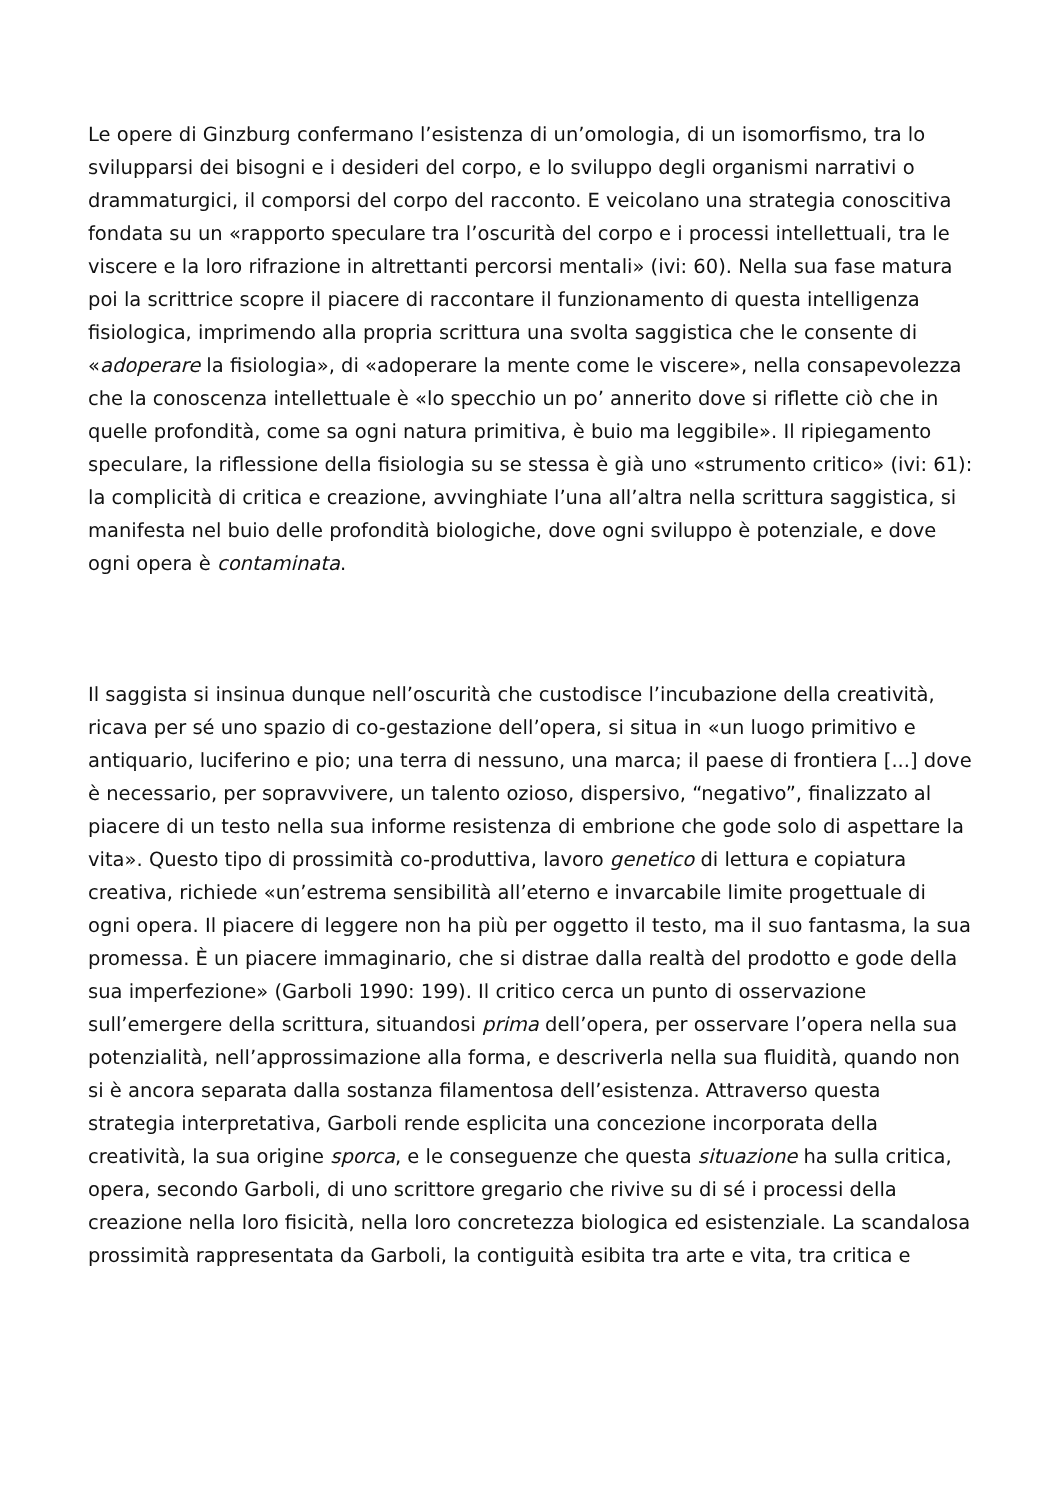Le opere di Ginzburg confermano l’esistenza di un’omologia, di un isomorfismo, tra lo svilupparsi dei bisogni e i desideri del corpo, e lo sviluppo degli organismi narrativi o drammaturgici, il comporsi del corpo del racconto. E veicolano una strategia conoscitiva fondata su un «rapporto speculare tra l’oscurità del corpo e i processi intellettuali, tra le viscere e la loro rifrazione in altrettanti percorsi mentali» (ivi: 60). Nella sua fase matura poi la scrittrice scopre il piacere di raccontare il funzionamento di questa intelligenza fisiologica, imprimendo alla propria scrittura una svolta saggistica che le consente di «adoperare la fisiologia», di «adoperare la mente come le viscere», nella consapevolezza che la conoscenza intellettuale è «lo specchio un po’ annerito dove si riflette ciò che in quelle profondità, come sa ogni natura primitiva, è buio ma leggibile». Il ripiegamento speculare, la riflessione della fisiologia su se stessa è già uno «strumento critico» (ivi: 61): la complicità di critica e creazione, avvinghiate l’una all’altra nella scrittura saggistica, si manifesta nel buio delle profondità biologiche, dove ogni sviluppo è potenziale, e dove ogni opera è contaminata.
Il saggista si insinua dunque nell’oscurità che custodisce l’incubazione della creatività, ricava per sé uno spazio di co-gestazione dell’opera, si situa in «un luogo primitivo e antiquario, luciferino e pio; una terra di nessuno, una marca; il paese di frontiera [...] dove è necessario, per sopravvivere, un talento ozioso, dispersivo, “negativo”, finalizzato al piacere di un testo nella sua informe resistenza di embrione che gode solo di aspettare la vita». Questo tipo di prossimità co-produttiva, lavoro genetico di lettura e copiatura creativa, richiede «un’estrema sensibilità all’eterno e invarcabile limite progettuale di ogni opera. Il piacere di leggere non ha più per oggetto il testo, ma il suo fantasma, la sua promessa. È un piacere immaginario, che si distrae dalla realtà del prodotto e gode della sua imperfezione» (Garboli 1990: 199). Il critico cerca un punto di osservazione sull’emergere della scrittura, situandosi prima dell’opera, per osservare l’opera nella sua potenzialità, nell’approssimazione alla forma, e descriverla nella sua fluidità, quando non si è ancora separata dalla sostanza filamentosa dell’esistenza. Attraverso questa strategia interpretativa, Garboli rende esplicita una concezione incorporata della creatività, la sua origine sporca, e le conseguenze che questa situazione ha sulla critica, opera, secondo Garboli, di uno scrittore gregario che rivive su di sé i processi della creazione nella loro fisicità, nella loro concretezza biologica ed esistenziale. La scandalosa prossimità rappresentata da Garboli, la contiguità esibita tra arte e vita, tra critica e